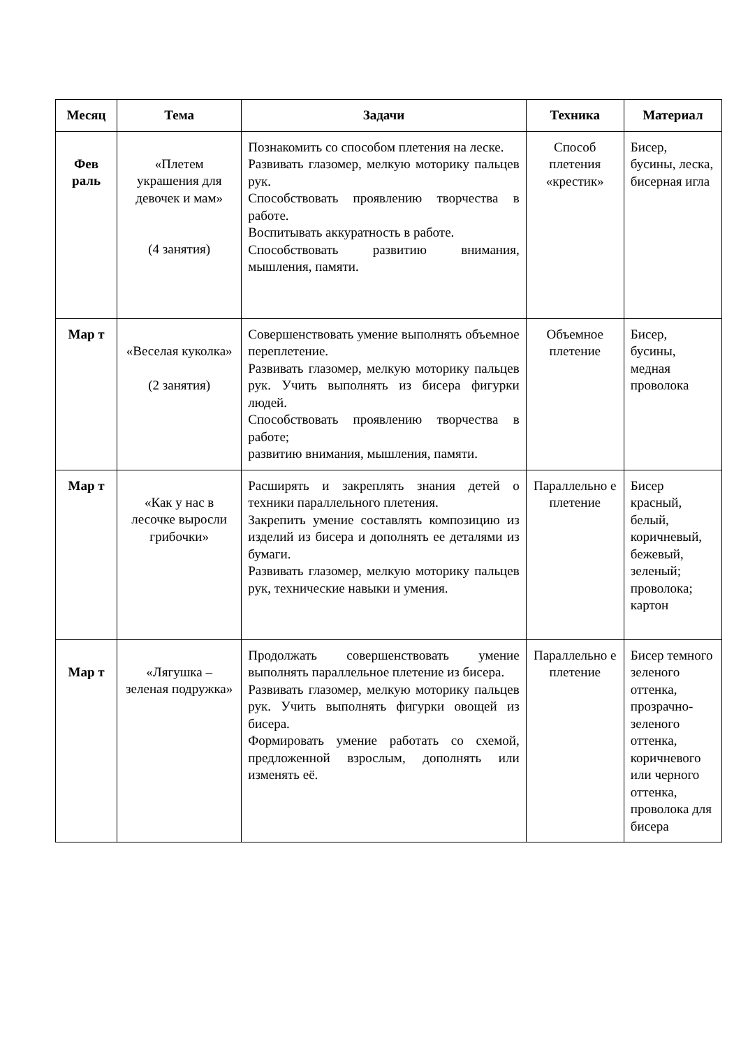| Месяц | Тема | Задачи | Техника | Материал |
| --- | --- | --- | --- | --- |
| Фев раль | «Плетем украшения для девочек и мам» (4 занятия) | Познакомить со способом плетения на леске. Развивать глазомер, мелкую моторику пальцев рук. Способствовать проявлению творчества в работе. Воспитывать аккуратность в работе. Способствовать развитию внимания, мышления, памяти. | Способ плетения «крестик» | Бисер, бусины, леска, бисерная игла |
| Мар т | «Веселая куколка» (2 занятия) | Совершенствовать умение выполнять объемное переплетение. Развивать глазомер, мелкую моторику пальцев рук. Учить выполнять из бисера фигурки людей. Способствовать проявлению творчества в работе; развитию внимания, мышления, памяти. | Объемное плетение | Бисер, бусины, медная проволока |
| Мар т | «Как у нас в лесочке выросли грибочки» | Расширять и закреплять знания детей о техники параллельного плетения. Закрепить умение составлять композицию из изделий из бисера и дополнять ее деталями из бумаги. Развивать глазомер, мелкую моторику пальцев рук, технические навыки и умения. | Параллельно е плетение | Бисер красный, белый, коричневый, бежевый, зеленый; проволока; картон |
| Мар т | «Лягушка – зеленая подружка» | Продолжать совершенствовать умение выполнять параллельное плетение из бисера. Развивать глазомер, мелкую моторику пальцев рук. Учить выполнять фигурки овощей из бисера. Формировать умение работать со схемой, предложенной взрослым, дополнять или изменять её. | Параллельно е плетение | Бисер темного зеленого оттенка, прозрачно-зеленого оттенка, коричневого или черного оттенка, проволока для бисера |